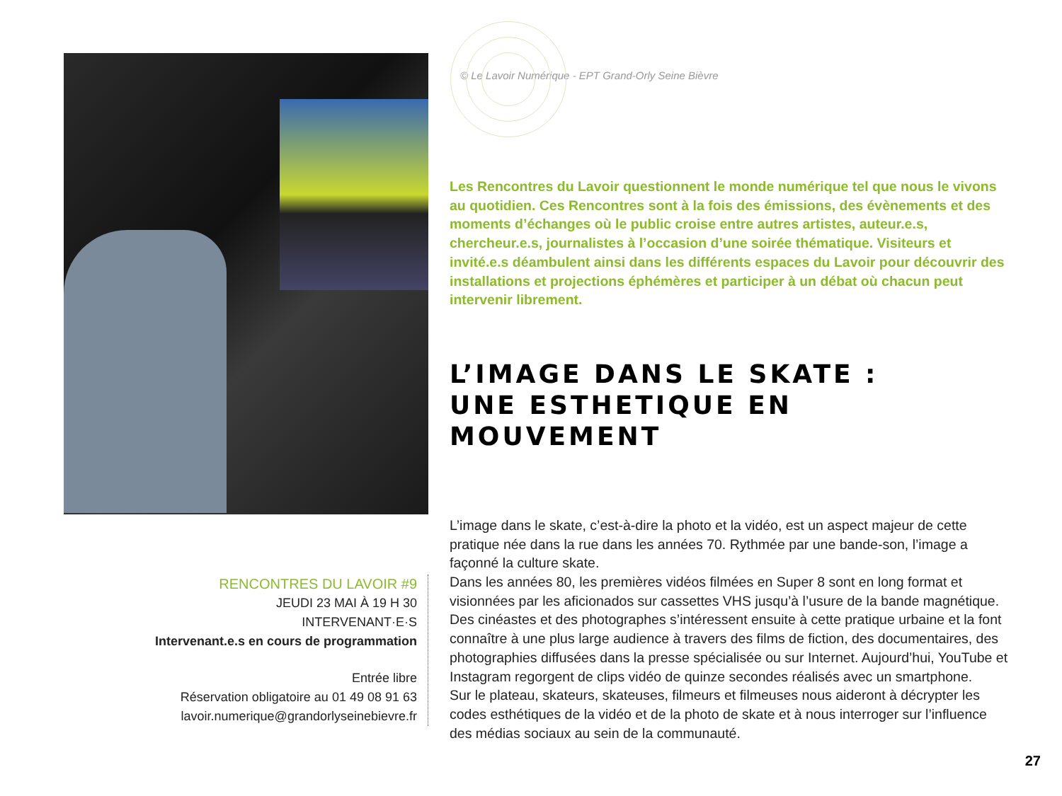RENCONTRES DU LAVOIR #9
JEUDI 23 MAI À 19 H 30
INTERVENANT·E·S
Intervenant.e.s en cours de programmation
Entrée libre
Réservation obligatoire au 01 49 08 91 63
lavoir.numerique@grandorlyseinebievre.fr
© Le Lavoir Numérique - EPT Grand-Orly Seine Bièvre
Les Rencontres du Lavoir questionnent le monde numérique tel que nous le vivons au quotidien. Ces Rencontres sont à la fois des émissions, des évènements et des moments d’échanges où le public croise entre autres artistes, auteur.e.s, chercheur.e.s, journalistes à l’occasion d’une soirée thématique. Visiteurs et invité.e.s déambulent ainsi dans les différents espaces du Lavoir pour découvrir des installations et projections éphémères et participer à un débat où chacun peut intervenir librement.
L’IMAGE DANS LE SKATE :
UNE ESTHETIQUE EN MOUVEMENT
L’image dans le skate, c’est-à-dire la photo et la vidéo, est un aspect majeur de cette pratique née dans la rue dans les années 70. Rythmée par une bande-son, l’image a façonné la culture skate.
Dans les années 80, les premières vidéos filmées en Super 8 sont en long format et visionnées par les aficionados sur cassettes VHS jusqu’à l’usure de la bande magnétique. Des cinéastes et des photographes s’intéressent ensuite à cette pratique urbaine et la font connaître à une plus large audience à travers des films de fiction, des documentaires, des photographies diffusées dans la presse spécialisée ou sur Internet. Aujourd’hui, YouTube et Instagram regorgent de clips vidéo de quinze secondes réalisés avec un smartphone.
Sur le plateau, skateurs, skateuses, filmeurs et filmeuses nous aideront à décrypter les codes esthétiques de la vidéo et de la photo de skate et à nous interroger sur l’influence des médias sociaux au sein de la communauté.
27